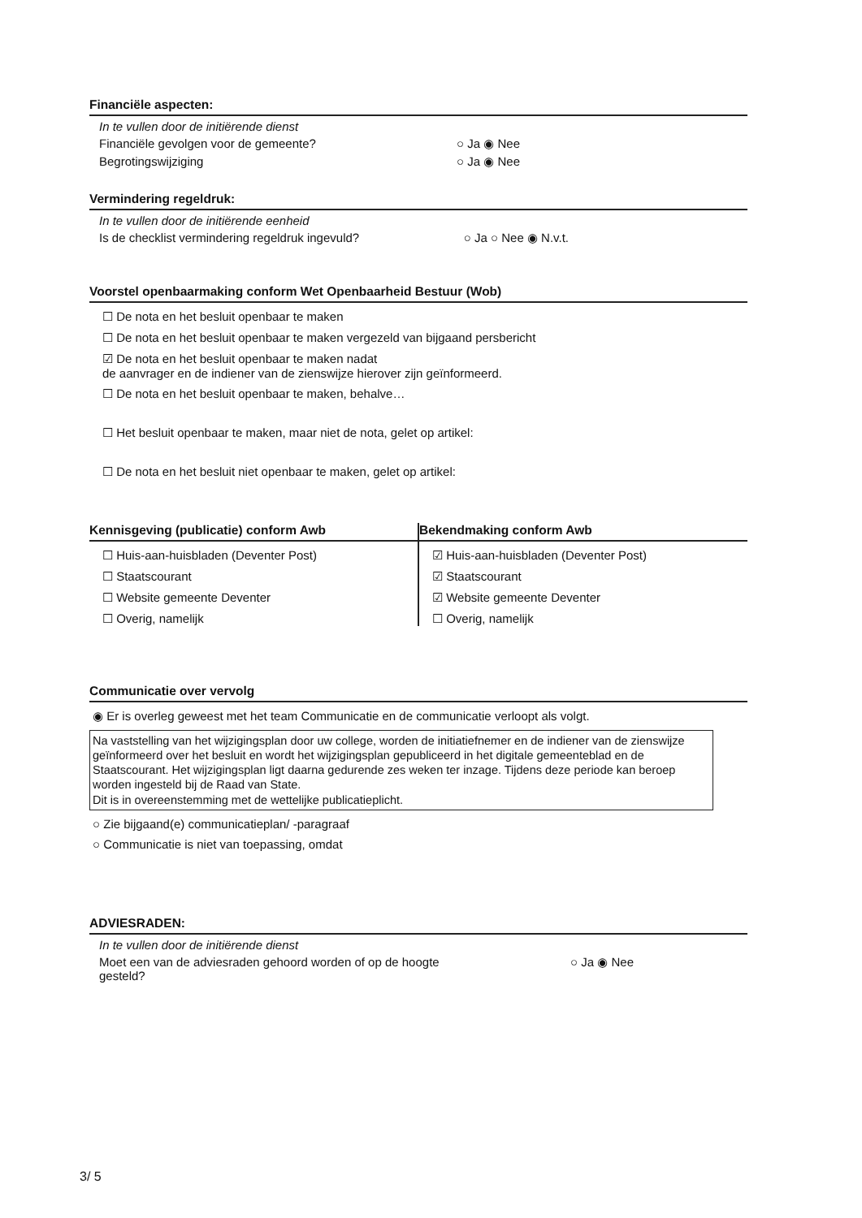Financiële aspecten:
In te vullen door de initiërende dienst
Financiële gevolgen voor de gemeente? ○ Ja ◉ Nee
Begrotingswijziging ○ Ja ◉ Nee
Vermindering regeldruk:
In te vullen door de initiërende eenheid
Is de checklist vermindering regeldruk ingevuld? ○ Ja ○ Nee ◉ N.v.t.
Voorstel openbaarmaking conform Wet Openbaarheid Bestuur (Wob)
☐ De nota en het besluit openbaar te maken
☐ De nota en het besluit openbaar te maken vergezeld van bijgaand persbericht
☑ De nota en het besluit openbaar te maken nadat
de aanvrager en de indiener van de zienswijze hierover zijn geïnformeerd.
☐ De nota en het besluit openbaar te maken, behalve…
☐ Het besluit openbaar te maken, maar niet de nota, gelet op artikel:
☐ De nota en het besluit niet openbaar te maken, gelet op artikel:
Kennisgeving (publicatie) conform Awb
☐ Huis-aan-huisbladen (Deventer Post)
☐ Staatscourant
☐ Website gemeente Deventer
☐ Overig, namelijk
Bekendmaking conform Awb
☑ Huis-aan-huisbladen (Deventer Post)
☑ Staatscourant
☑ Website gemeente Deventer
☐ Overig, namelijk
Communicatie over vervolg
◉ Er is overleg geweest met het team Communicatie en de communicatie verloopt als volgt.
Na vaststelling van het wijzigingsplan door uw college, worden de initiatiefnemer en de indiener van de zienswijze geïnformeerd over het besluit en wordt het wijzigingsplan gepubliceerd in het digitale gemeenteblad en de Staatscourant. Het wijzigingsplan ligt daarna gedurende zes weken ter inzage. Tijdens deze periode kan beroep worden ingesteld bij de Raad van State.
Dit is in overeenstemming met de wettelijke publicatieplicht.
○ Zie bijgaand(e) communicatieplan/ -paragraaf
○ Communicatie is niet van toepassing, omdat
ADVIESRADEN:
In te vullen door de initiërende dienst
Moet een van de adviesraden gehoord worden of op de hoogte
gesteld? ○ Ja ◉ Nee
3/ 5